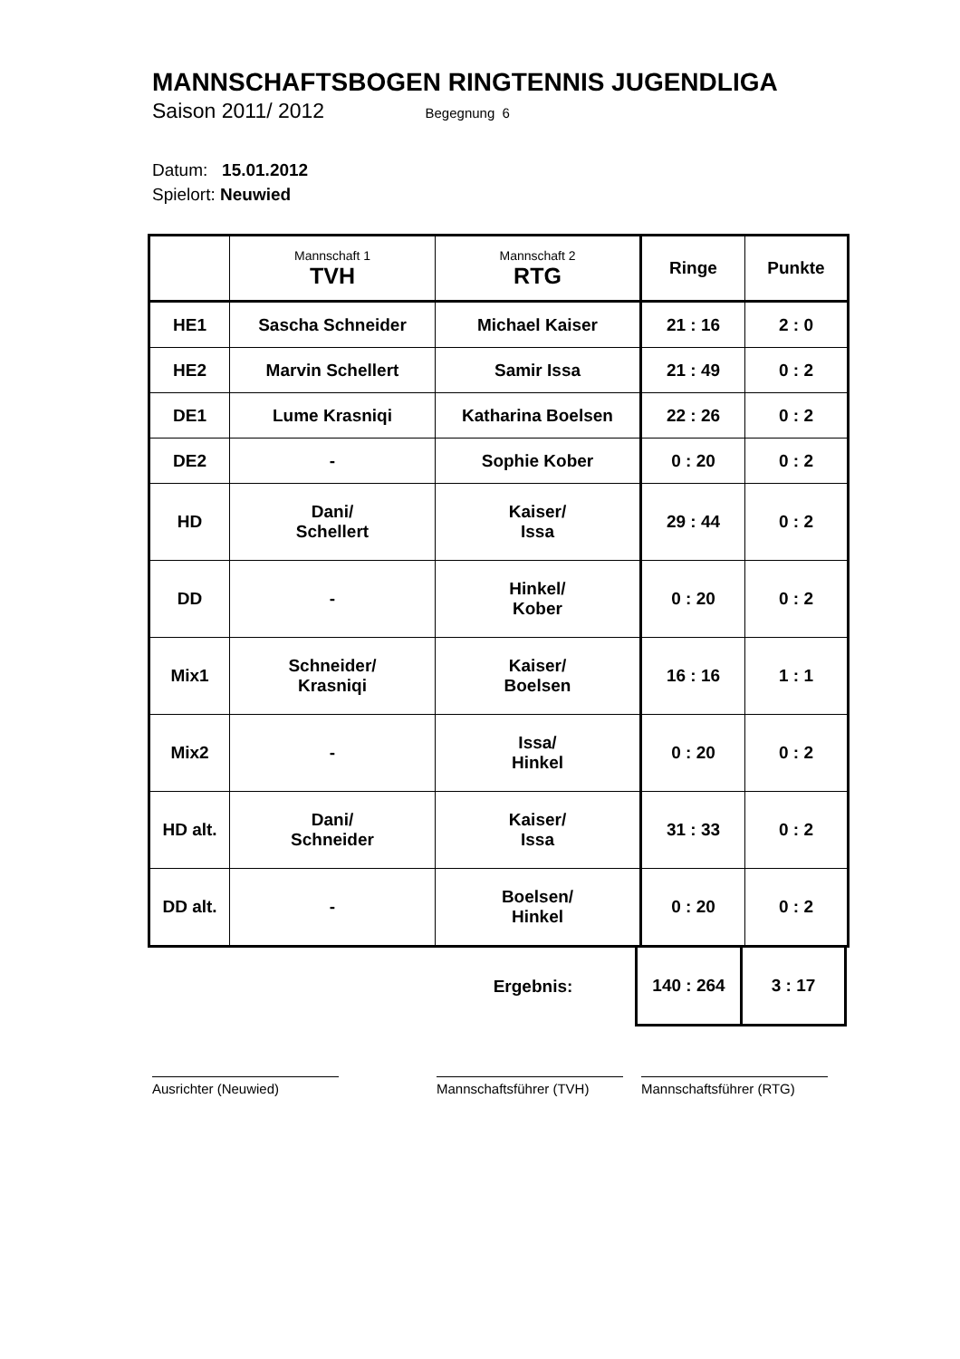MANNSCHAFTSBOGEN RINGTENNIS JUGENDLIGA
Saison 2011/ 2012 Begegnung 6
Datum: 15.01.2012
Spielort: Neuwied
| | Mannschaft 1 TVH | Mannschaft 2 RTG | Ringe | Punkte |
| HE1 | Sascha Schneider | Michael Kaiser | 21 : 16 | 2 : 0 |
| HE2 | Marvin Schellert | Samir Issa | 21 : 49 | 0 : 2 |
| DE1 | Lume Krasniqi | Katharina Boelsen | 22 : 26 | 0 : 2 |
| DE2 | - | Sophie Kober | 0 : 20 | 0 : 2 |
| HD | Dani/ Schellert | Kaiser/ Issa | 29 : 44 | 0 : 2 |
| DD | - | Hinkel/ Kober | 0 : 20 | 0 : 2 |
| Mix1 | Schneider/ Krasniqi | Kaiser/ Boelsen | 16 : 16 | 1 : 1 |
| Mix2 | - | Issa/ Hinkel | 0 : 20 | 0 : 2 |
| HD alt. | Dani/ Schneider | Kaiser/ Issa | 31 : 33 | 0 : 2 |
| DD alt. | - | Boelsen/ Hinkel | 0 : 20 | 0 : 2 |
| | | Ergebnis: | 140 : 264 | 3 : 17 |
Ausrichter (Neuwied) Mannschaftsführer (TVH)
Mannschaftsführer (RTG)